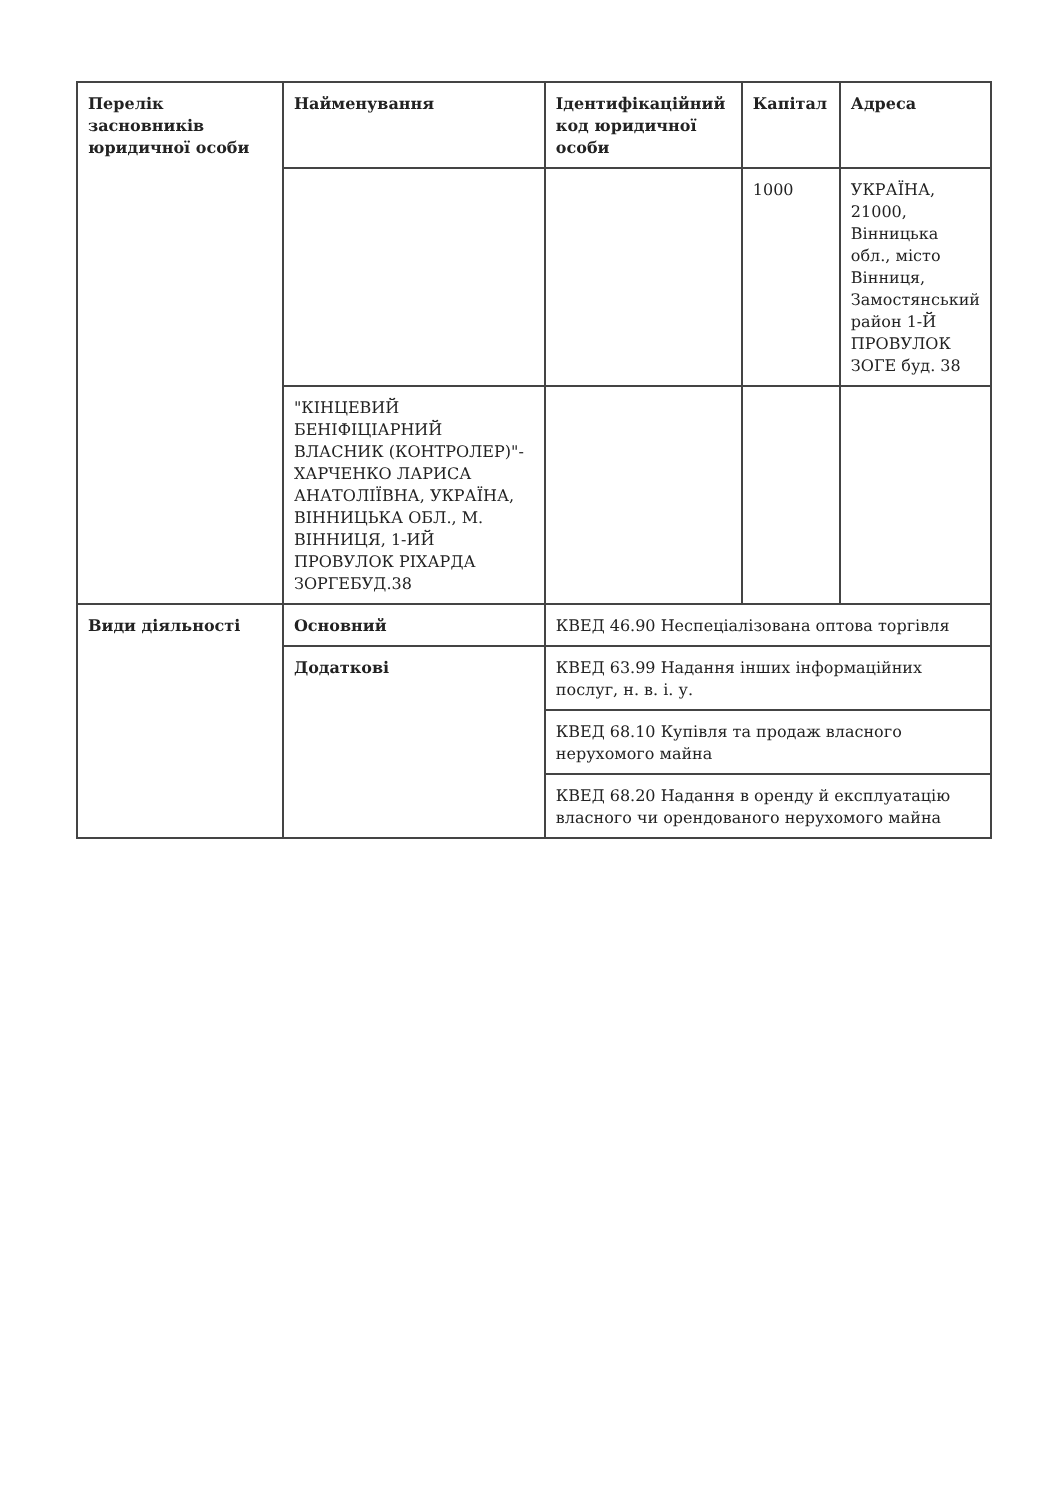| Перелік засновників юридичної особи | Найменування | Ідентифікаційний код юридичної особи | Капітал | Адреса |
| --- | --- | --- | --- | --- |
| | | | 1000 | УКРАЇНА, 21000, Вінницька обл., місто Вінниця, Замостянський район 1-Й ПРОВУЛОК ЗОГЕ буд. 38 |
| | "КІНЦЕВИЙ БЕНІФІЦІАРНИЙ ВЛАСНИК (КОНТРОЛЕР)"- ХАРЧЕНКО ЛАРИСА АНАТОЛІЇВНА, УКРАЇНА, ВІННИЦЬКА ОБЛ., М. ВІННИЦЯ, 1-ИЙ ПРОВУЛОК РІХАРДА ЗОРГЕБУД.38 | | | |
| Види діяльності | Основний | КВЕД 46.90 Неспеціалізована оптова торгівля | | |
| | Додаткові | КВЕД 63.99 Надання інших інформаційних послуг, н. в. і. у. | | |
| | | КВЕД 68.10 Купівля та продаж власного нерухомого майна | | |
| | | КВЕД 68.20 Надання в оренду й експлуатацію власного чи орендованого нерухомого майна | | |